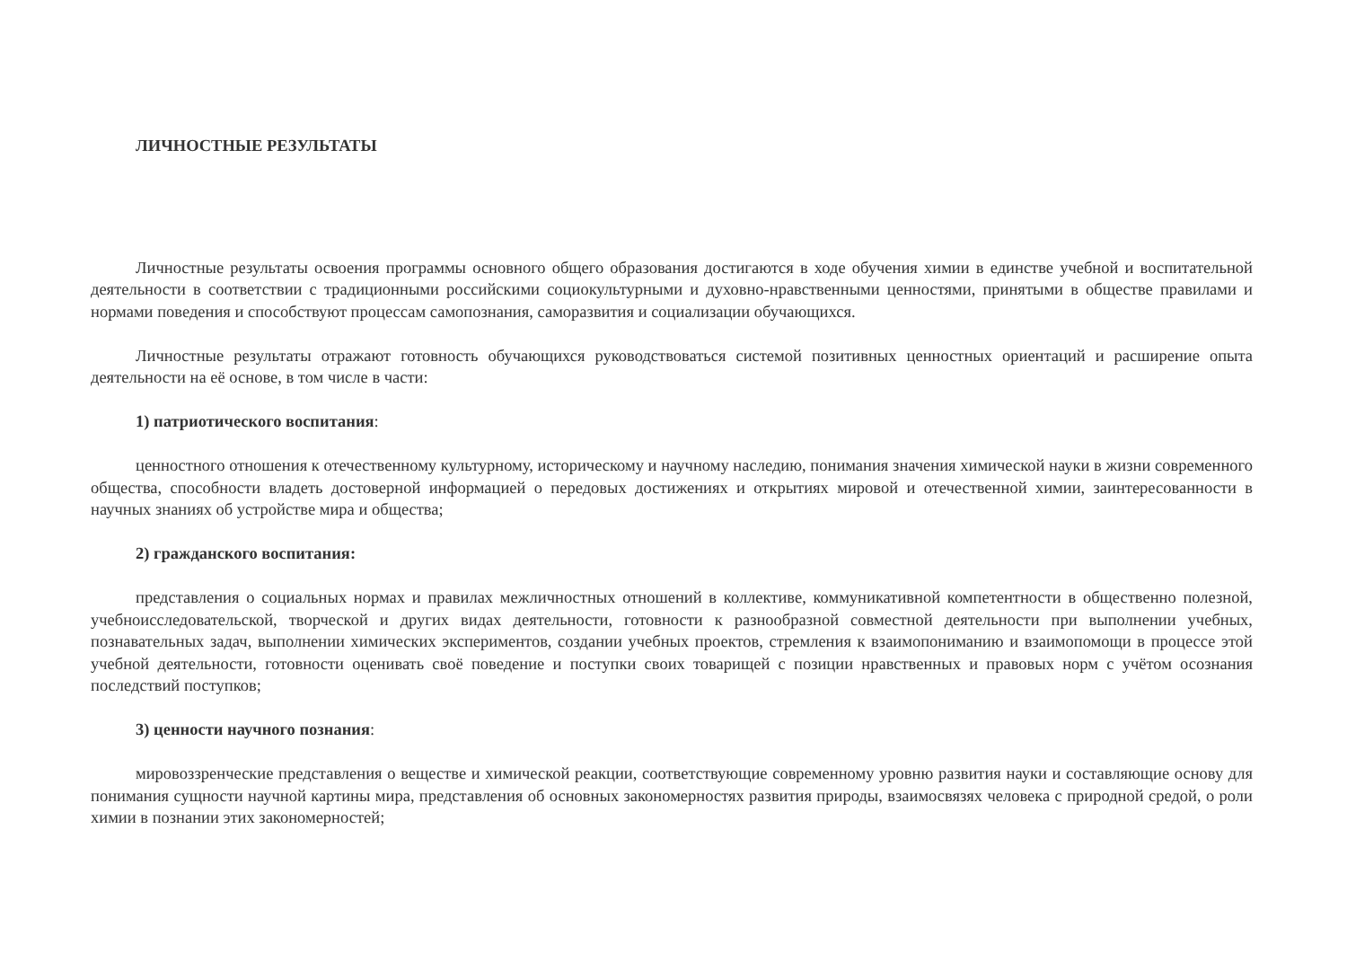ЛИЧНОСТНЫЕ РЕЗУЛЬТАТЫ
Личностные результаты освоения программы основного общего образования достигаются в ходе обучения химии в единстве учебной и воспитательной деятельности в соответствии с традиционными российскими социокультурными и духовно-нравственными ценностями, принятыми в обществе правилами и нормами поведения и способствуют процессам самопознания, саморазвития и социализации обучающихся.
Личностные результаты отражают готовность обучающихся руководствоваться системой позитивных ценностных ориентаций и расширение опыта деятельности на её основе, в том числе в части:
1) патриотического воспитания:
ценностного отношения к отечественному культурному, историческому и научному наследию, понимания значения химической науки в жизни современного общества, способности владеть достоверной информацией о передовых достижениях и открытиях мировой и отечественной химии, заинтересованности в научных знаниях об устройстве мира и общества;
2) гражданского воспитания:
представления о социальных нормах и правилах межличностных отношений в коллективе, коммуникативной компетентности в общественно полезной, учебноисследовательской, творческой и других видах деятельности, готовности к разнообразной совместной деятельности при выполнении учебных, познавательных задач, выполнении химических экспериментов, создании учебных проектов, стремления к взаимопониманию и взаимопомощи в процессе этой учебной деятельности, готовности оценивать своё поведение и поступки своих товарищей с позиции нравственных и правовых норм с учётом осознания последствий поступков;
3) ценности научного познания:
мировоззренческие представления о веществе и химической реакции, соответствующие современному уровню развития науки и составляющие основу для понимания сущности научной картины мира, представления об основных закономерностях развития природы, взаимосвязях человека с природной средой, о роли химии в познании этих закономерностей;